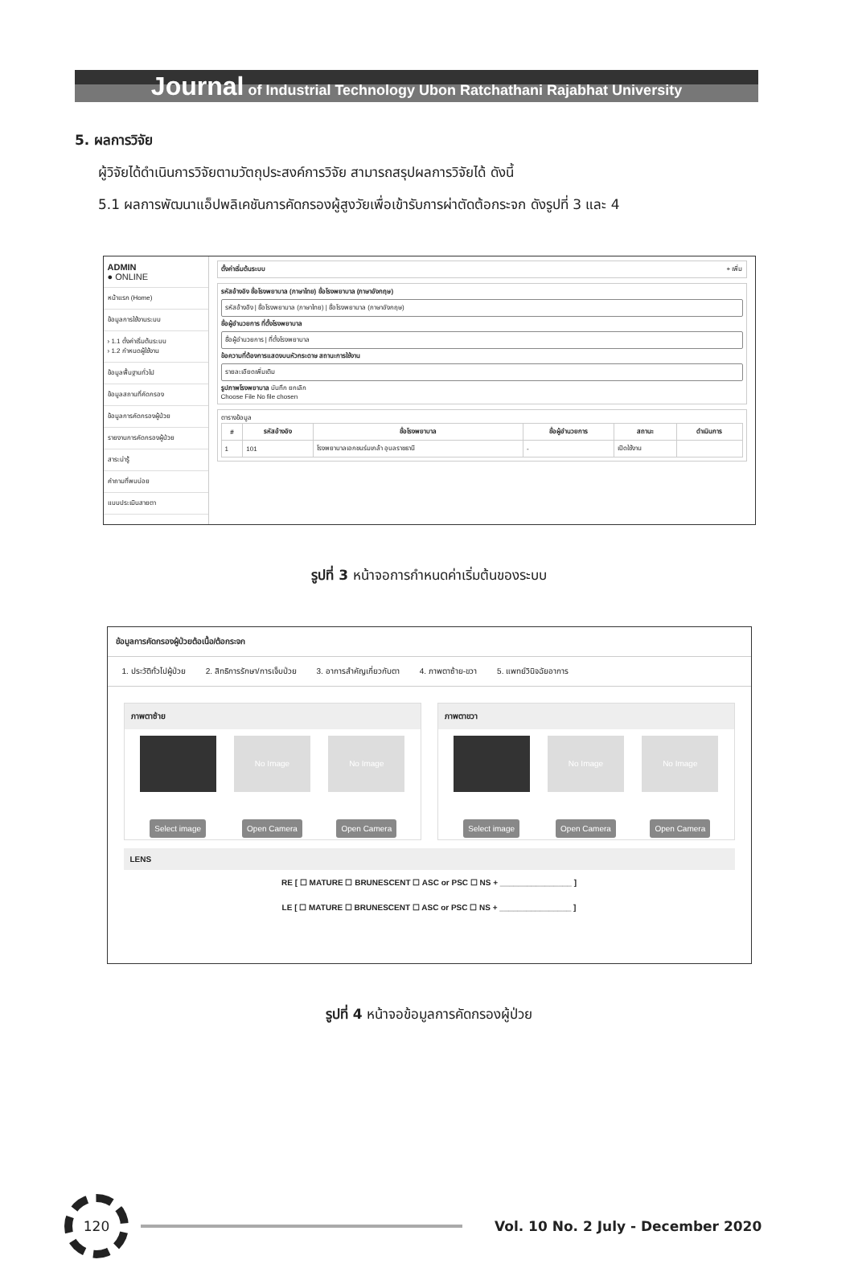Journal of Industrial Technology Ubon Ratchathani Rajabhat University
5. ผลการวิจัย
ผู้วิจัยได้ดำเนินการวิจัยตามวัตถุประสงค์การวิจัย สามารถสรุปผลการวิจัยได้ ดังนี้
5.1 ผลการพัฒนาแอ็ปพลิเคชันการคัดกรองผู้สูงวัยเพื่อเข้ารับการผ่าตัดต้อกระจก ดังรูปที่ 3 และ 4
ADMIN
● ONLINE
หน้าแรก (Home)
ข้อมูลการใช้งานระบบ
› 1.1 ตั้งค่าเริ่มต้นระบบ
› 1.2 กำหนดผู้ใช้งาน
ข้อมูลพื้นฐานทั่วไป
ข้อมูลสถานที่คัดกรอง
ข้อมูลการคัดกรองผู้ป่วย
รายงานการคัดกรองผู้ป่วย
สาระน่ารู้
คำถามที่พบบ่อย
แบบประเมินสายตา
ตั้งค่าเริ่มต้นระบบ + เพิ่ม
รหัสอ้างอิง ชื่อโรงพยาบาล (ภาษาไทย) ชื่อโรงพยาบาล (ภาษาอังกฤษ)
รหัสอ้างอิง | ชื่อโรงพยาบาล (ภาษาไทย) | ชื่อโรงพยาบาล (ภาษาอังกฤษ)
ชื่อผู้อำนวยการ ที่ตั้งโรงพยาบาล
ชื่อผู้อำนวยการ | ที่ตั้งโรงพยาบาล
ข้อความที่ต้องการแสดงบนหัวกระดาษ สถานะการใช้งาน
รายละเอียดเพิ่มเติม
รูปภาพโรงพยาบาล บันทึก ยกเลิก
Choose File No file chosen
ตารางข้อมูล
| # | รหัสอ้างอิง | ชื่อโรงพยาบาล | ชื่อผู้อำนวยการ | สถานะ | ดำเนินการ |
| --- | --- | --- | --- | --- | --- |
| 1 | 101 | โรงพยาบาลเอกชนร่มเกล้า อุบลราชธานี | - | เปิดใช้งาน | |
รูปที่ 3 หน้าจอการกำหนดค่าเริ่มต้นของระบบ
ข้อมูลการคัดกรองผู้ป่วยต้อเนื้อ/ต้อกระจก
1. ประวัติทั่วไปผู้ป่วย 2. สิทธิการรักษา/การเจ็บป่วย 3. อาการสำคัญเกี่ยวกับตา 4. ภาพตาซ้าย-ขวา 5. แพทย์วินิจฉัยอาการ
ภาพตาซ้าย
Select image
No Image
Open Camera
No Image
Open Camera
ภาพตาขวา
Select image
No Image
Open Camera
No Image
Open Camera
LENS
RE [ ☐ MATURE ☐ BRUNESCENT ☐ ASC or PSC ☐ NS + ________________ ]
LE [ ☐ MATURE ☐ BRUNESCENT ☐ ASC or PSC ☐ NS + ________________ ]
รูปที่ 4 หน้าจอข้อมูลการคัดกรองผู้ป่วย
120
Vol. 10 No. 2 July - December 2020